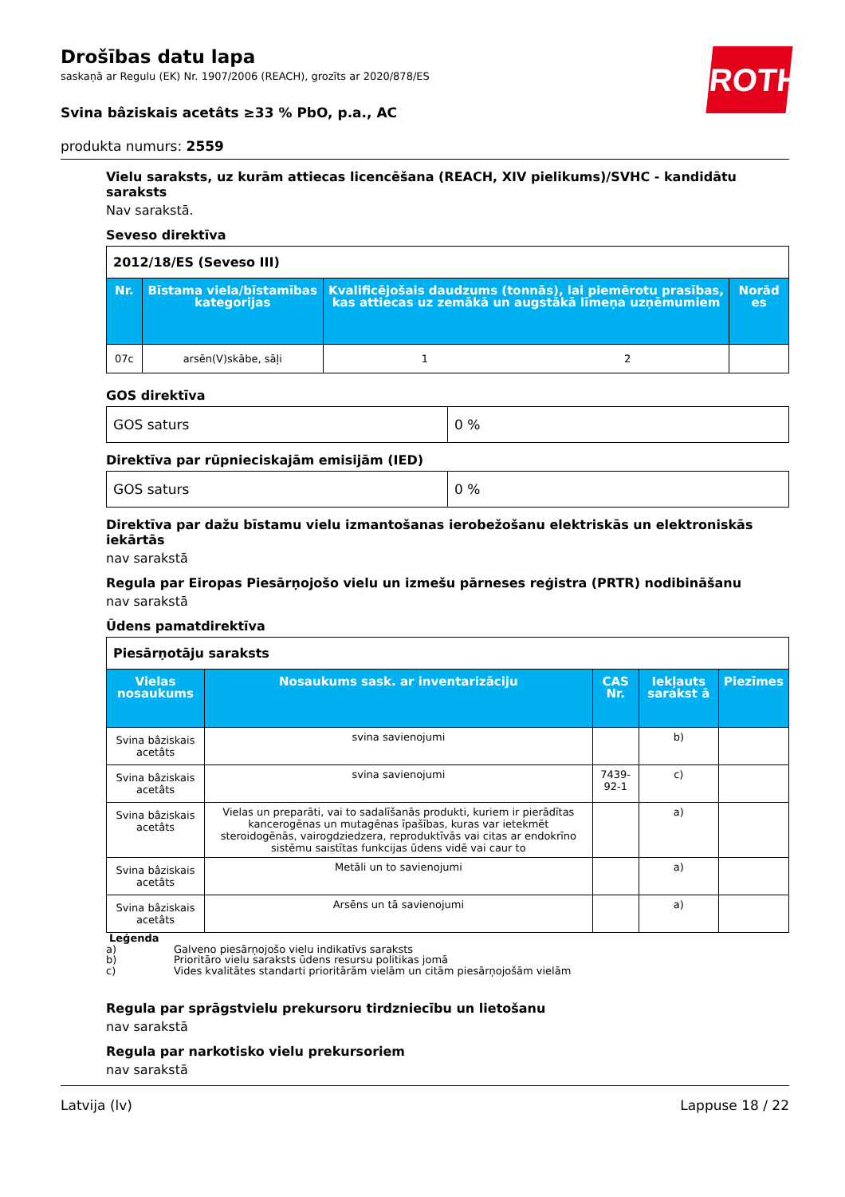ROTH
Drošības datu lapa
saskaņā ar Regulu (EK) Nr. 1907/2006 (REACH), grozīts ar 2020/878/ES
Svina bâziskais acetâts ≥33 % PbO, p.a., AC
produkta numurs: 2559
Vielu saraksts, uz kurām attiecas licencēšana (REACH, XIV pielikums)/SVHC - kandidātu saraksts
Nav sarakstā.
Seveso direktīva
| 2012/18/ES (Seveso III) | | | | |
| Nr. | Bīstama viela/bīstamības kategorijas | Kvalificējošais daudzums (tonnās), lai piemērotu prasības, kas attiecas uz zemākā un augstākā līmeņa uzņēmumiem | | Norād es |
| 07c | arsēn(V)skābe, sāļi | 1 | 2 | |
GOS direktīva
| GOS saturs | 0 % |
Direktīva par rūpnieciskajām emisijām (IED)
| GOS saturs | 0 % |
Direktīva par dažu bīstamu vielu izmantošanas ierobežošanu elektriskās un elektroniskās iekārtās
nav sarakstā
Regula par Eiropas Piesārņojošo vielu un izmešu pārneses reģistra (PRTR) nodibināšanu
nav sarakstā
Ūdens pamatdirektīva
| Piesārņotāju saraksts | | | | |
| Vielas nosaukums | Nosaukums sask. ar inventarizāciju | CAS Nr. | Iekļauts sarakst ā | Piezīmes |
| Svina bâziskais acetâts | svina savienojumi | | b) | |
| Svina bâziskais acetâts | svina savienojumi | 7439-92-1 | c) | |
| Svina bâziskais acetâts | Vielas un preparāti, vai to sadalīšanās produkti, kuriem ir pierādītas kancerogēnas un mutagēnas īpašības, kuras var ietekmēt steroidogēnās, vairogdziedzera, reproduktīvās vai citas ar endokrīno sistēmu saistītas funkcijas ūdens vidē vai caur to | | a) | |
| Svina bâziskais acetâts | Metāli un to savienojumi | | a) | |
| Svina bâziskais acetâts | Arsēns un tā savienojumi | | a) | |
Leģenda
a) Galveno piesārņojošo vielu indikatīvs saraksts
b) Prioritāro vielu saraksts ūdens resursu politikas jomā
c) Vides kvalitātes standarti prioritārām vielām un citām piesārņojošām vielām
Regula par sprāgstvielu prekursoru tirdzniecību un lietošanu
nav sarakstā
Regula par narkotisko vielu prekursoriem
nav sarakstā
Latvija (lv) Lappuse 18 / 22